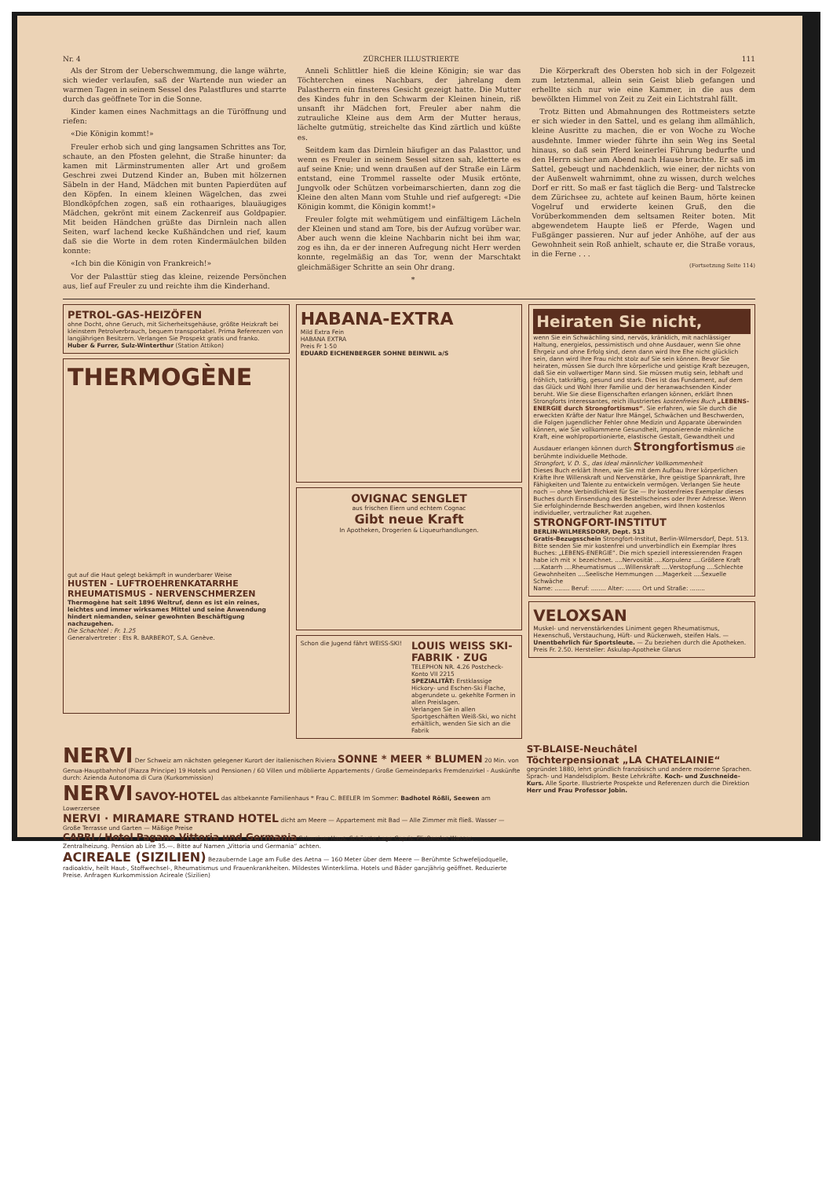Nr. 4 ZÜRCHER ILLUSTRIERTE 111
Als der Strom der Ueberschwemmung, die lange währte, sich wieder verlaufen, saß der Wartende nun wieder an warmen Tagen in seinem Sessel des Palastflures und starrte durch das geöffnete Tor in die Sonne.
Kinder kamen eines Nachmittags an die Türöffnung und riefen:
«Die Königin kommt!»
Freuler erhob sich und ging langsamen Schrittes ans Tor, schaute, an den Pfosten gelehnt, die Straße hinunter: da kamen mit Lärminstrumenten aller Art und großem Geschrei zwei Dutzend Kinder an, Buben mit hölzernen Säbeln in der Hand, Mädchen mit bunten Papierdüten auf den Köpfen. In einem kleinen Wägelchen, das zwei Blondköpfchen zogen, saß ein rothaariges, blauäugiges Mädchen, gekrönt mit einem Zackenreif aus Goldpapier. Mit beiden Händchen grüßte das Dirnlein nach allen Seiten, warf lachend kecke Kußhändchen und rief, kaum daß sie die Worte in dem roten Kindermäulchen bilden konnte:
«Ich bin die Königin von Frankreich!»
Vor der Palasttür stieg das kleine, reizende Persönchen aus, lief auf Freuler zu und reichte ihm die Kinderhand.
Anneli Schlittler hieß die kleine Königin; sie war das Töchterchen eines Nachbars, der jahrelang dem Palastherrn ein finsteres Gesicht gezeigt hatte. Die Mutter des Kindes fuhr in den Schwarm der Kleinen hinein, riß unsanft ihr Mädchen fort, Freuler aber nahm die zutrauliche Kleine aus dem Arm der Mutter heraus, lächelte gutmütig, streichelte das Kind zärtlich und küßte es.
Seitdem kam das Dirnlein häufiger an das Palasttor, und wenn es Freuler in seinem Sessel sitzen sah, kletterte es auf seine Knie; und wenn draußen auf der Straße ein Lärm entstand, eine Trommel rasselte oder Musik ertönte, Jungvolk oder Schützen vorbeimarschierten, dann zog die Kleine den alten Mann vom Stuhle und rief aufgeregt: «Die Königin kommt, die Königin kommt!»
Freuler folgte mit wehmütigem und einfältigem Lächeln der Kleinen und stand am Tore, bis der Aufzug vorüber war. Aber auch wenn die kleine Nachbarin nicht bei ihm war, zog es ihn, da er der inneren Aufregung nicht Herr werden konnte, regelmäßig an das Tor, wenn der Marschtakt gleichmäßiger Schritte an sein Ohr drang.
*
Die Körperkraft des Obersten hob sich in der Folgezeit zum letztenmal, allein sein Geist blieb gefangen und erhellte sich nur wie eine Kammer, in die aus dem bewölkten Himmel von Zeit zu Zeit ein Lichtstrahl fällt.
Trotz Bitten und Abmahnungen des Rottmeisters setzte er sich wieder in den Sattel, und es gelang ihm allmählich, kleine Ausritte zu machen, die er von Woche zu Woche ausdehnte. Immer wieder führte ihn sein Weg ins Seetal hinaus, so daß sein Pferd keinerlei Führung bedurfte und den Herrn sicher am Abend nach Hause brachte. Er saß im Sattel, gebeugt und nachdenklich, wie einer, der nichts von der Außenwelt wahrnimmt, ohne zu wissen, durch welches Dorf er ritt. So maß er fast täglich die Berg- und Talstrecke dem Zürichsee zu, achtete auf keinen Baum, hörte keinen Vogelruf und erwiderte keinen Gruß, den die Vorüberkommenden dem seltsamen Reiter boten. Mit abgewendetem Haupte ließ er Pferde, Wagen und Fußgänger passieren. Nur auf jeder Anhöhe, auf der aus Gewohnheit sein Roß anhielt, schaute er, die Straße voraus, in die Ferne . . .
(Fortsetzung Seite 114)
PETROL-GAS-HEIZÖFEN
ohne Docht, ohne Geruch, mit Sicherheitsgehäuse, größte Heizkraft bei kleinstem Petrolverbrauch, bequem transportabel. Prima Referenzen von langjährigen Besitzern. Verlangen Sie Prospekt gratis und franko.
Huber & Furrer, Sulz-Winterthur (Station Attikon)
THERMOGÈNE
gut auf die Haut gelegt bekämpft in wunderbarer Weise
HUSTEN - LUFTROEHRENKATARRHE RHEUMATISMUS - NERVENSCHMERZEN
Thermogène hat seit 1896 Weltruf, denn es ist ein reines, leichtes und immer wirksames Mittel und seine Anwendung hindert niemanden, seiner gewohnten Beschäftigung nachzugehen.
Die Schachtel : Fr. 1.25
Generalvertreter : Ets R. BARBEROT, S.A. Genève.
HABANA-EXTRA
Mild Extra Fein
HABANA EXTRA
Preis Fr 1·50
EDUARD EICHENBERGER SOHNE BEINWIL a/S
OVIGNAC SENGLET
aus frischen Eiern und echtem Cognac
Gibt neue Kraft
In Apotheken, Drogerien & Liqueurhandlungen.
Schon die Jugend fährt WEISS-SKI!
LOUIS WEISS SKI-FABRIK · ZUG
TELEPHON NR. 4.26 Postcheck-Konto VII 2215
SPEZIALITÄT: Erstklassige Hickory- und Eschen-Ski Flache, abgerundete u. gekehlte Formen in allen Preislagen.
Verlangen Sie in allen Sportgeschäften Weiß-Ski, wo nicht erhältlich, wenden Sie sich an die Fabrik
Heiraten Sie nicht,
wenn Sie ein Schwächling sind, nervös, kränklich, mit nachlässiger Haltung, energielos, pessimistisch und ohne Ausdauer, wenn Sie ohne Ehrgeiz und ohne Erfolg sind, denn dann wird Ihre Ehe nicht glücklich sein, dann wird Ihre Frau nicht stolz auf Sie sein können. Bevor Sie heiraten, müssen Sie durch Ihre körperliche und geistige Kraft bezeugen, daß Sie ein vollwertiger Mann sind. Sie müssen mutig sein, lebhaft und fröhlich, tatkräftig, gesund und stark. Dies ist das Fundament, auf dem das Glück und Wohl Ihrer Familie und der heranwachsenden Kinder beruht. Wie Sie diese Eigenschaften erlangen können, erklärt Ihnen Strongforts interessantes, reich illustriertes kostenfreies Buch „LEBENS-ENERGIE durch Strongfortismus“. Sie erfahren, wie Sie durch die erweckten Kräfte der Natur Ihre Mängel, Schwächen und Beschwerden, die Folgen jugendlicher Fehler ohne Medizin und Apparate überwinden können, wie Sie vollkommene Gesundheit, imponierende männliche Kraft, eine wohlproportionierte, elastische Gestalt, Gewandtheit und Ausdauer erlangen können durch Strongfortismus die berühmte individuelle Methode.
Strongfort, V. D. S., das Ideal männlicher Vollkommenheit
Dieses Buch erklärt Ihnen, wie Sie mit dem Aufbau Ihrer körperlichen Kräfte Ihre Willenskraft und Nervenstärke, Ihre geistige Spannkraft, Ihre Fähigkeiten und Talente zu entwickeln vermögen. Verlangen Sie heute noch — ohne Verbindlichkeit für Sie — Ihr kostenfreies Exemplar dieses Buches durch Einsendung des Bestellscheines oder Ihrer Adresse. Wenn Sie erfolghindernde Beschwerden angeben, wird Ihnen kostenlos individueller, vertraulicher Rat zugehen.
STRONGFORT-INSTITUT
BERLIN-WILMERSDORF, Dept. 513
Gratis-Bezugsschein Strongfort-Institut, Berlin-Wilmersdorf, Dept. 513. Bitte senden Sie mir kostenfrei und unverbindlich ein Exemplar Ihres Buches: „LEBENS-ENERGIE“. Die mich speziell interessierenden Fragen habe ich mit × bezeichnet. ....Nervosität ....Korpulenz ....Größere Kraft ....Katarrh ....Rheumatismus ....Willenskraft ....Verstopfung ....Schlechte Gewohnheiten ....Seelische Hemmungen ....Magerkeit ....Sexuelle Schwäche
Name: ........ Beruf: ........ Alter: ........ Ort und Straße: ........
VELOXSAN
Muskel- und nervenstärkendes Liniment gegen Rheumatismus, Hexenschuß, Verstauchung, Hüft- und Rückenweh, steifen Hals. — Unentbehrlich für Sportsleute. — Zu beziehen durch die Apotheken. Preis Fr. 2.50. Hersteller: Askulap-Apotheke Glarus
NERVI Der Schweiz am nächsten gelegener Kurort der italienischen Riviera SONNE * MEER * BLUMEN 20 Min. von Genua-Hauptbahnhof (Piazza Principe) 19 Hotels und Pensionen / 60 Villen und möblierte Appartements / Große Gemeindeparks Fremdenzirkel - Auskünfte durch: Azienda Autonoma di Cura (Kurkommission)
NERVI SAVOY-HOTEL das altbekannte Familienhaus * Frau C. BEELER Im Sommer: Badhotel Rößli, Seewen am Lowerzersee
NERVI · MIRAMARE STRAND HOTEL dicht am Meere — Appartement mit Bad — Alle Zimmer mit fließ. Wasser — Große Terrasse und Garten — Mäßige Preise
CAPRI / Hotel Pagano Vittoria und Germania Schweizer Haus. Schönste Lage Capris. Fließendes Wasser, Zentralheizung. Pension ab Lire 35.—. Bitte auf Namen „Vittoria und Germania“ achten.
ACIREALE (SIZILIEN) Bezaubernde Lage am Fuße des Aetna — 160 Meter über dem Meere — Berühmte Schwefeljodquelle, radioaktiv, heilt Haut-, Stoffwechsel-, Rheumatismus und Frauenkrankheiten. Mildestes Winterklima. Hotels und Bäder ganzjährig geöffnet. Reduzierte Preise. Anfragen Kurkommission Acireale (Sizilien)
ST-BLAISE-Neuchâtel
Töchterpensionat „LA CHATELAINIE“
gegründet 1880, lehrt gründlich französisch und andere moderne Sprachen. Sprach- und Handelsdiplom. Beste Lehrkräfte. Koch- und Zuschneide-Kurs. Alle Sporte. Illustrierte Prospekte und Referenzen durch die Direktion Herr und Frau Professor Jobin.